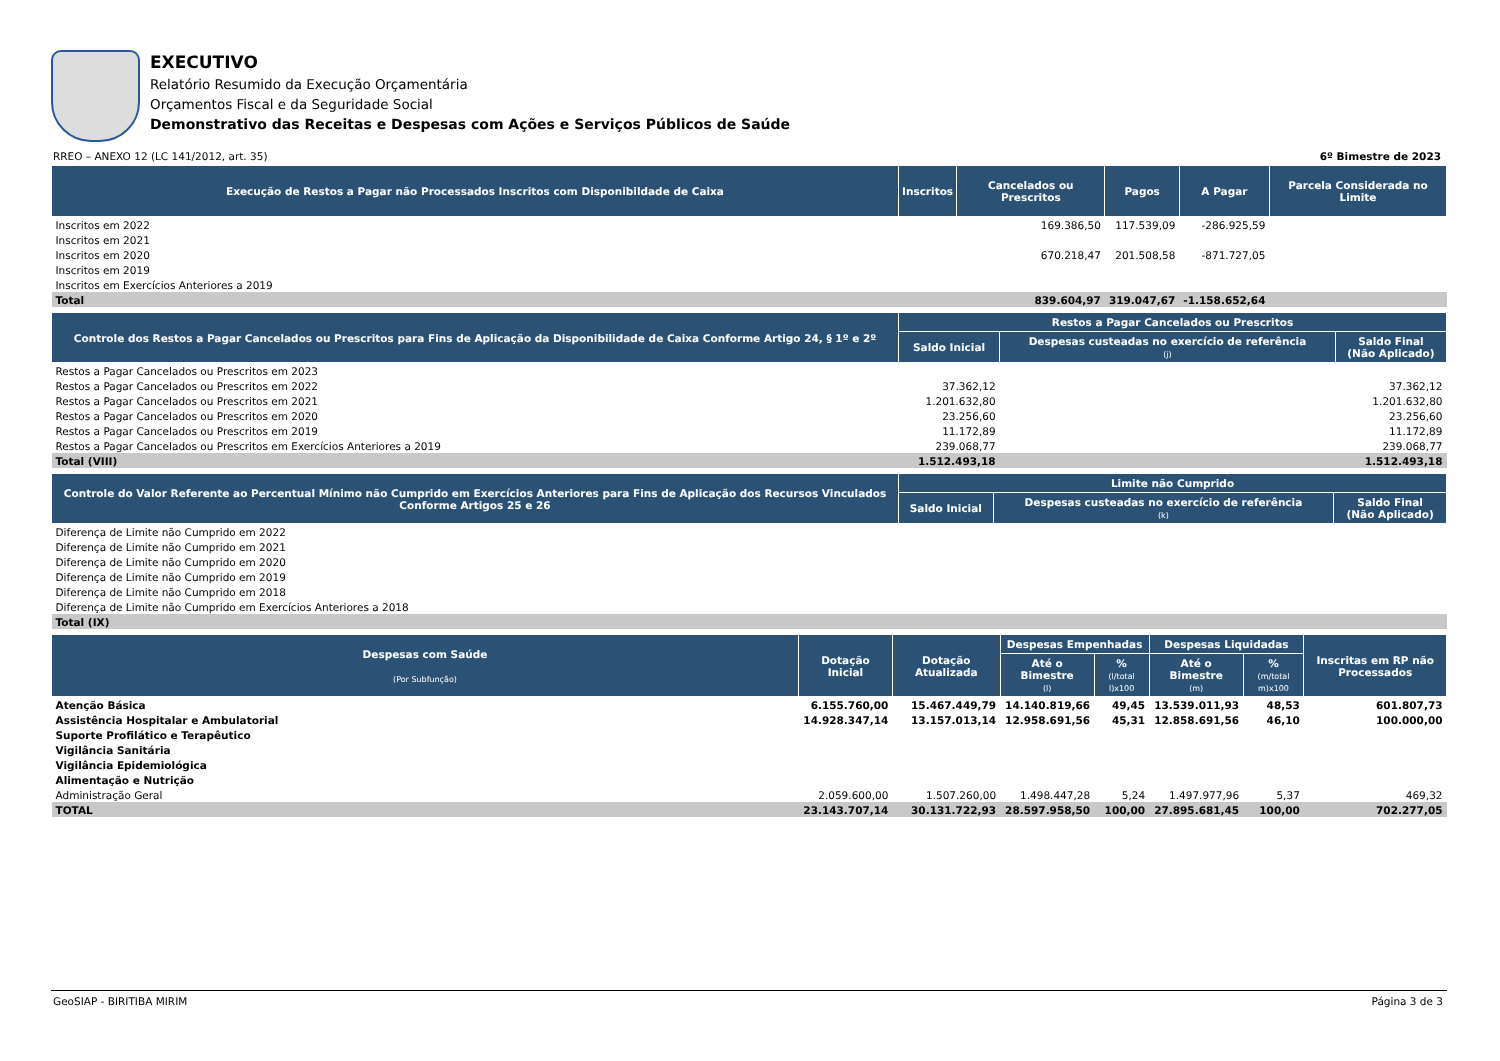EXECUTIVO
Relatório Resumido da Execução Orçamentária
Orçamentos Fiscal e da Seguridade Social
Demonstrativo das Receitas e Despesas com Ações e Serviços Públicos de Saúde
RREO – ANEXO 12 (LC 141/2012, art. 35) 6º Bimestre de 2023
| Execução de Restos a Pagar não Processados Inscritos com Disponibildade de Caixa | Inscritos | Cancelados ou Prescritos | Pagos | A Pagar | Parcela Considerada no Limite |
| --- | --- | --- | --- | --- | --- |
| Inscritos em 2022 | | 169.386,50 | 117.539,09 | -286.925,59 | |
| Inscritos em 2021 | | | | | |
| Inscritos em 2020 | | 670.218,47 | 201.508,58 | -871.727,05 | |
| Inscritos em 2019 | | | | | |
| Inscritos em Exercícios Anteriores a 2019 | | | | | |
| Total | | 839.604,97 | 319.047,67 | -1.158.652,64 | |
| Controle dos Restos a Pagar Cancelados ou Prescritos para Fins de Aplicação da Disponibilidade de Caixa Conforme Artigo 24, § 1º e 2º | Restos a Pagar Cancelados ou Prescritos | | |
| --- | --- | --- | --- |
| | Saldo Inicial | Despesas custeadas no exercício de referência (j) | Saldo Final (Não Aplicado) |
| Restos a Pagar Cancelados ou Prescritos em 2023 | | | |
| Restos a Pagar Cancelados ou Prescritos em 2022 | 37.362,12 | | 37.362,12 |
| Restos a Pagar Cancelados ou Prescritos em 2021 | 1.201.632,80 | | 1.201.632,80 |
| Restos a Pagar Cancelados ou Prescritos em 2020 | 23.256,60 | | 23.256,60 |
| Restos a Pagar Cancelados ou Prescritos em 2019 | 11.172,89 | | 11.172,89 |
| Restos a Pagar Cancelados ou Prescritos em Exercícios Anteriores a 2019 | 239.068,77 | | 239.068,77 |
| Total (VIII) | 1.512.493,18 | | 1.512.493,18 |
| Controle do Valor Referente ao Percentual Mínimo não Cumprido em Exercícios Anteriores para Fins de Aplicação dos Recursos Vinculados Conforme Artigos 25 e 26 | Limite não Cumprido | | |
| --- | --- | --- | --- |
| | Saldo Inicial | Despesas custeadas no exercício de referência (k) | Saldo Final (Não Aplicado) |
| Diferença de Limite não Cumprido em 2022 | | | |
| Diferença de Limite não Cumprido em 2021 | | | |
| Diferença de Limite não Cumprido em 2020 | | | |
| Diferença de Limite não Cumprido em 2019 | | | |
| Diferença de Limite não Cumprido em 2018 | | | |
| Diferença de Limite não Cumprido em Exercícios Anteriores a 2018 | | | |
| Total (IX) | | | |
| Despesas com Saúde (Por Subfunção) | Dotação Inicial | Dotação Atualizada | Despesas Empenhadas | | Despesas Liquidadas | | Inscritas em RP não Processados |
| --- | --- | --- | --- | --- | --- | --- | --- |
| | | | Até o Bimestre (l) | % (l/total l)x100 | Até o Bimestre (m) | % (m/total m)x100 | |
| Atenção Básica | 6.155.760,00 | 15.467.449,79 | 14.140.819,66 | 49,45 | 13.539.011,93 | 48,53 | 601.807,73 |
| Assistência Hospitalar e Ambulatorial | 14.928.347,14 | 13.157.013,14 | 12.958.691,56 | 45,31 | 12.858.691,56 | 46,10 | 100.000,00 |
| Suporte Profilático e Terapêutico | | | | | | | |
| Vigilância Sanitária | | | | | | | |
| Vigilância Epidemiológica | | | | | | | |
| Alimentação e Nutrição | | | | | | | |
| Administração Geral | 2.059.600,00 | 1.507.260,00 | 1.498.447,28 | 5,24 | 1.497.977,96 | 5,37 | 469,32 |
| TOTAL | 23.143.707,14 | 30.131.722,93 | 28.597.958,50 | 100,00 | 27.895.681,45 | 100,00 | 702.277,05 |
GeoSIAP - BIRITIBA MIRIM Página 3 de 3